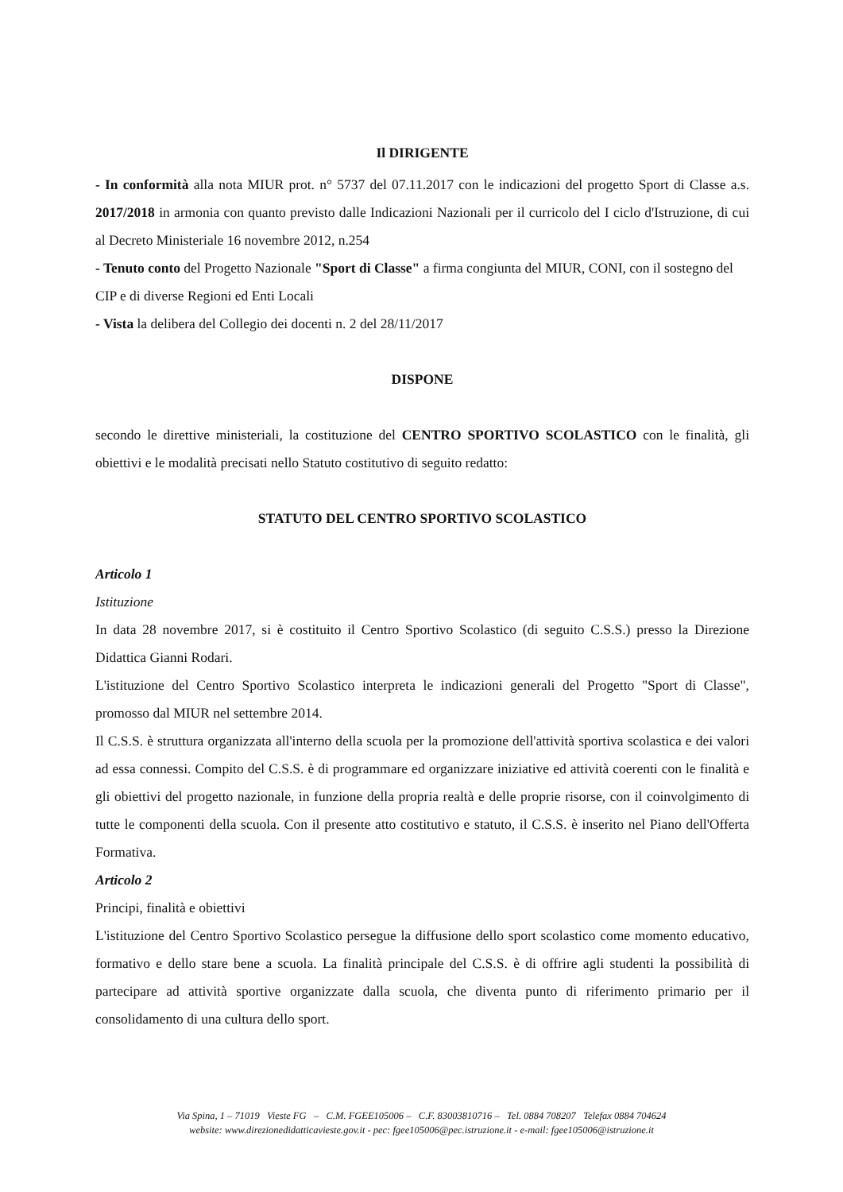Il DIRIGENTE
- In conformità alla nota MIUR prot. n° 5737 del 07.11.2017 con le indicazioni del progetto Sport di Classe a.s. 2017/2018 in armonia con quanto previsto dalle Indicazioni Nazionali per il curricolo del I ciclo d'Istruzione, di cui al Decreto Ministeriale 16 novembre 2012, n.254
- Tenuto conto del Progetto Nazionale "Sport di Classe" a firma congiunta del MIUR, CONI, con il sostegno del CIP e di diverse Regioni ed Enti Locali
- Vista la delibera del Collegio dei docenti n. 2 del 28/11/2017
DISPONE
secondo le direttive ministeriali, la costituzione del CENTRO SPORTIVO SCOLASTICO con le finalità, gli obiettivi e le modalità precisati nello Statuto costitutivo di seguito redatto:
STATUTO DEL CENTRO SPORTIVO SCOLASTICO
Articolo 1
Istituzione
In data 28 novembre 2017, si è costituito il Centro Sportivo Scolastico (di seguito C.S.S.) presso la Direzione Didattica Gianni Rodari.
L'istituzione del Centro Sportivo Scolastico interpreta le indicazioni generali del Progetto "Sport di Classe", promosso dal MIUR nel settembre 2014.
Il C.S.S. è struttura organizzata all'interno della scuola per la promozione dell'attività sportiva scolastica e dei valori ad essa connessi. Compito del C.S.S. è di programmare ed organizzare iniziative ed attività coerenti con le finalità e gli obiettivi del progetto nazionale, in funzione della propria realtà e delle proprie risorse, con il coinvolgimento di tutte le componenti della scuola. Con il presente atto costitutivo e statuto, il C.S.S. è inserito nel Piano dell'Offerta Formativa.
Articolo 2
Principi, finalità e obiettivi
L'istituzione del Centro Sportivo Scolastico persegue la diffusione dello sport scolastico come momento educativo, formativo e dello stare bene a scuola. La finalità principale del C.S.S. è di offrire agli studenti la possibilità di partecipare ad attività sportive organizzate dalla scuola, che diventa punto di riferimento primario per il consolidamento di una cultura dello sport.
Via Spina, 1 – 71019 Vieste FG – C.M. FGEE105006 – C.F. 83003810716 – Tel. 0884 708207 Telefax 0884 704624
website: www.direzionedidatticavieste.gov.it - pec: fgee105006@pec.istruzione.it - e-mail: fgee105006@istruzione.it